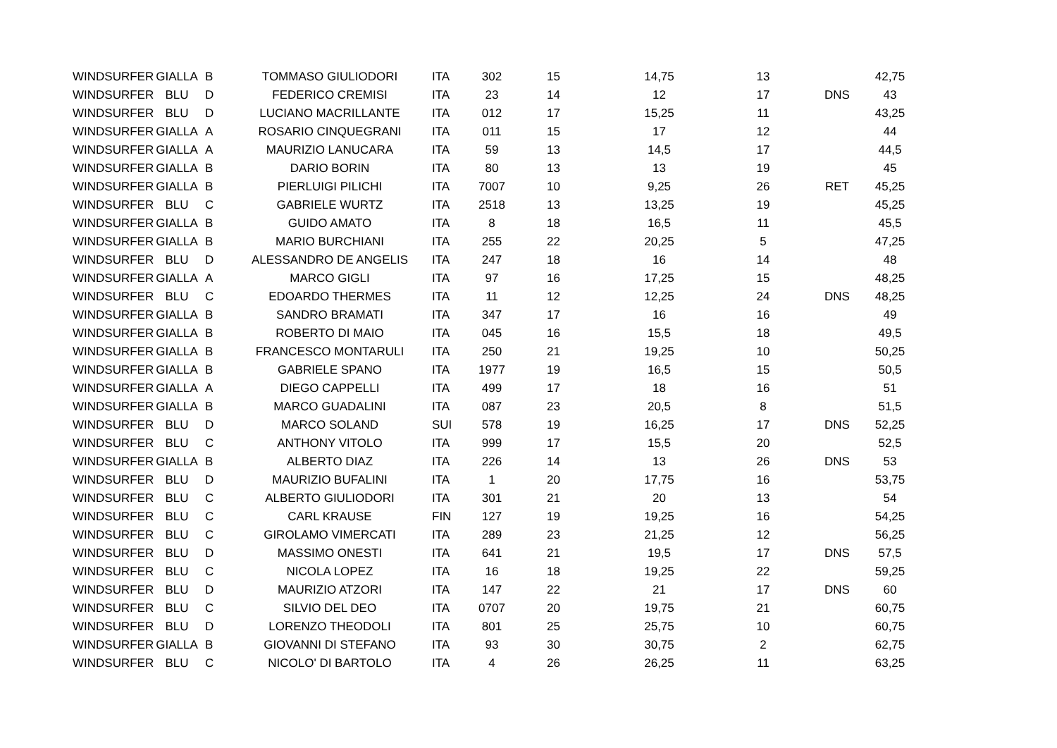| WINDSURFER | GIALLA | B | TOMMASO GIULIODORI | ITA | 302 | 15 | 14,75 | 13 | | 42,75 |
| WINDSURFER | BLU | D | FEDERICO CREMISI | ITA | 23 | 14 | 12 | 17 | DNS | 43 |
| WINDSURFER | BLU | D | LUCIANO MACRILLANTE | ITA | 012 | 17 | 15,25 | 11 | | 43,25 |
| WINDSURFER | GIALLA | A | ROSARIO CINQUEGRANI | ITA | 011 | 15 | 17 | 12 | | 44 |
| WINDSURFER | GIALLA | A | MAURIZIO LANUCARA | ITA | 59 | 13 | 14,5 | 17 | | 44,5 |
| WINDSURFER | GIALLA | B | DARIO BORIN | ITA | 80 | 13 | 13 | 19 | | 45 |
| WINDSURFER | GIALLA | B | PIERLUIGI PILICHI | ITA | 7007 | 10 | 9,25 | 26 | RET | 45,25 |
| WINDSURFER | BLU | C | GABRIELE WURTZ | ITA | 2518 | 13 | 13,25 | 19 | | 45,25 |
| WINDSURFER | GIALLA | B | GUIDO AMATO | ITA | 8 | 18 | 16,5 | 11 | | 45,5 |
| WINDSURFER | GIALLA | B | MARIO BURCHIANI | ITA | 255 | 22 | 20,25 | 5 | | 47,25 |
| WINDSURFER | BLU | D | ALESSANDRO DE ANGELIS | ITA | 247 | 18 | 16 | 14 | | 48 |
| WINDSURFER | GIALLA | A | MARCO GIGLI | ITA | 97 | 16 | 17,25 | 15 | | 48,25 |
| WINDSURFER | BLU | C | EDOARDO THERMES | ITA | 11 | 12 | 12,25 | 24 | DNS | 48,25 |
| WINDSURFER | GIALLA | B | SANDRO BRAMATI | ITA | 347 | 17 | 16 | 16 | | 49 |
| WINDSURFER | GIALLA | B | ROBERTO DI MAIO | ITA | 045 | 16 | 15,5 | 18 | | 49,5 |
| WINDSURFER | GIALLA | B | FRANCESCO MONTARULI | ITA | 250 | 21 | 19,25 | 10 | | 50,25 |
| WINDSURFER | GIALLA | B | GABRIELE SPANO | ITA | 1977 | 19 | 16,5 | 15 | | 50,5 |
| WINDSURFER | GIALLA | A | DIEGO CAPPELLI | ITA | 499 | 17 | 18 | 16 | | 51 |
| WINDSURFER | GIALLA | B | MARCO GUADALINI | ITA | 087 | 23 | 20,5 | 8 | | 51,5 |
| WINDSURFER | BLU | D | MARCO SOLAND | SUI | 578 | 19 | 16,25 | 17 | DNS | 52,25 |
| WINDSURFER | BLU | C | ANTHONY VITOLO | ITA | 999 | 17 | 15,5 | 20 | | 52,5 |
| WINDSURFER | GIALLA | B | ALBERTO DIAZ | ITA | 226 | 14 | 13 | 26 | DNS | 53 |
| WINDSURFER | BLU | D | MAURIZIO BUFALINI | ITA | 1 | 20 | 17,75 | 16 | | 53,75 |
| WINDSURFER | BLU | C | ALBERTO GIULIODORI | ITA | 301 | 21 | 20 | 13 | | 54 |
| WINDSURFER | BLU | C | CARL KRAUSE | FIN | 127 | 19 | 19,25 | 16 | | 54,25 |
| WINDSURFER | BLU | C | GIROLAMO VIMERCATI | ITA | 289 | 23 | 21,25 | 12 | | 56,25 |
| WINDSURFER | BLU | D | MASSIMO ONESTI | ITA | 641 | 21 | 19,5 | 17 | DNS | 57,5 |
| WINDSURFER | BLU | C | NICOLA LOPEZ | ITA | 16 | 18 | 19,25 | 22 | | 59,25 |
| WINDSURFER | BLU | D | MAURIZIO ATZORI | ITA | 147 | 22 | 21 | 17 | DNS | 60 |
| WINDSURFER | BLU | C | SILVIO DEL DEO | ITA | 0707 | 20 | 19,75 | 21 | | 60,75 |
| WINDSURFER | BLU | D | LORENZO THEODOLI | ITA | 801 | 25 | 25,75 | 10 | | 60,75 |
| WINDSURFER | GIALLA | B | GIOVANNI DI STEFANO | ITA | 93 | 30 | 30,75 | 2 | | 62,75 |
| WINDSURFER | BLU | C | NICOLO' DI BARTOLO | ITA | 4 | 26 | 26,25 | 11 | | 63,25 |